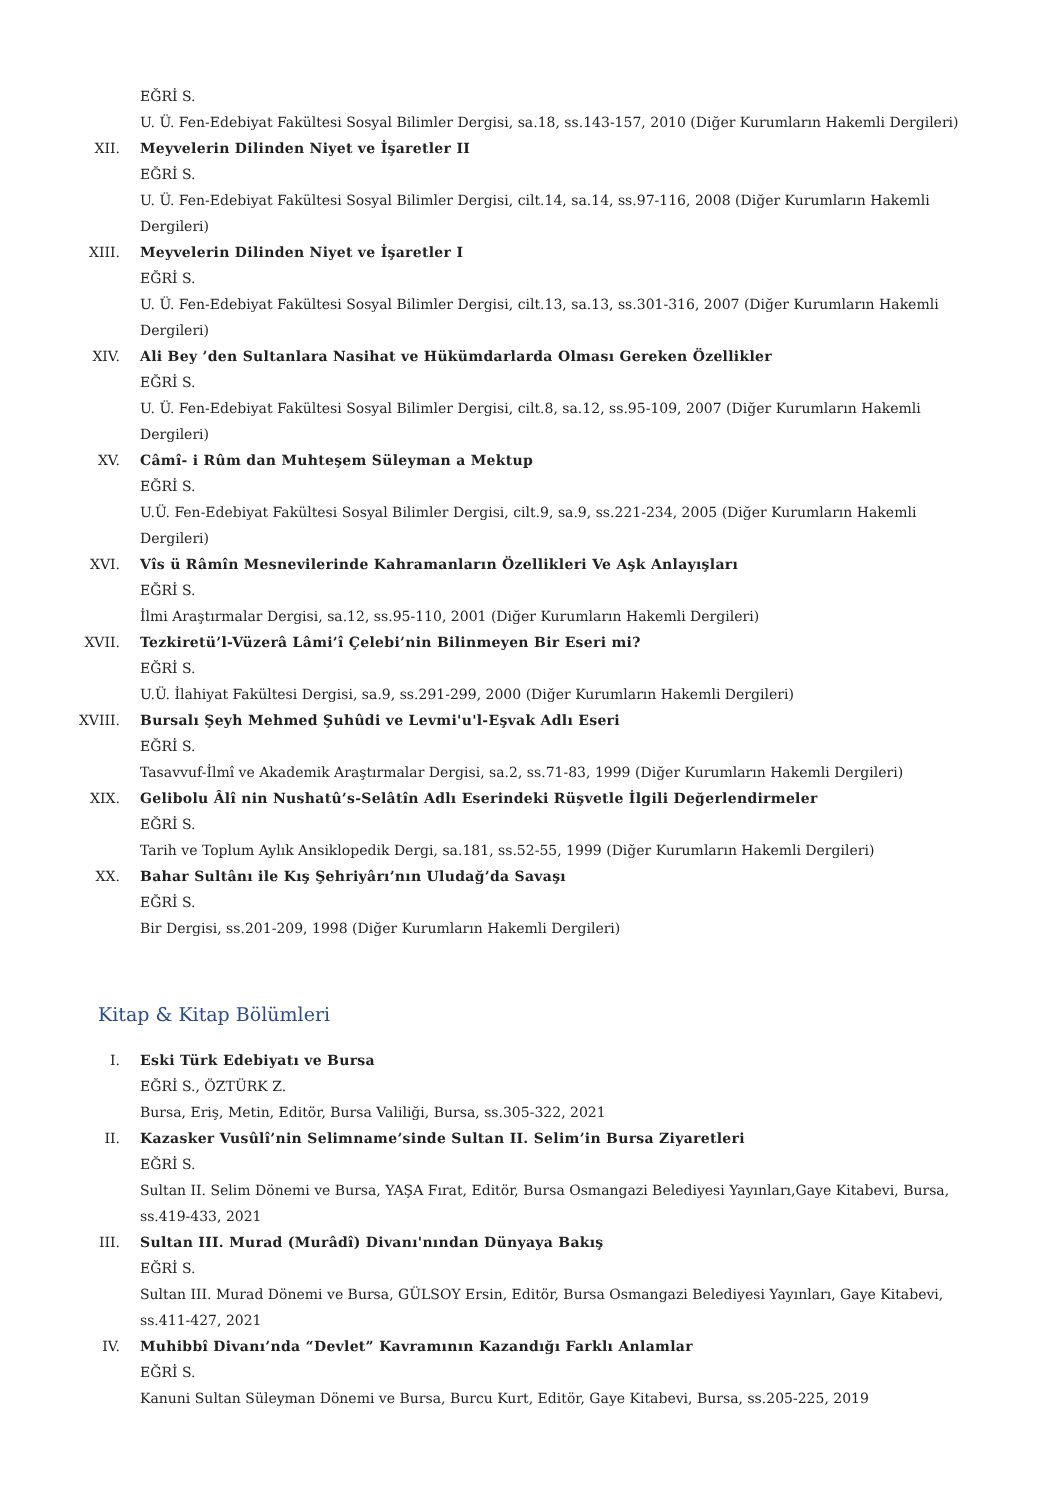EĞRİ S.
U. Ü. Fen-Edebiyat Fakültesi Sosyal Bilimler Dergisi, sa.18, ss.143-157, 2010 (Diğer Kurumların Hakemli Dergileri)
XII. Meyvelerin Dilinden Niyet ve İşaretler II
EĞRİ S.
U. Ü. Fen-Edebiyat Fakültesi Sosyal Bilimler Dergisi, cilt.14, sa.14, ss.97-116, 2008 (Diğer Kurumların Hakemli Dergileri)
XIII. Meyvelerin Dilinden Niyet ve İşaretler I
EĞRİ S.
U. Ü. Fen-Edebiyat Fakültesi Sosyal Bilimler Dergisi, cilt.13, sa.13, ss.301-316, 2007 (Diğer Kurumların Hakemli Dergileri)
XIV. Ali Bey ’den Sultanlara Nasihat ve Hükümdarlarda Olması Gereken Özellikler
EĞRİ S.
U. Ü. Fen-Edebiyat Fakültesi Sosyal Bilimler Dergisi, cilt.8, sa.12, ss.95-109, 2007 (Diğer Kurumların Hakemli Dergileri)
XV. Câmî- i Rûm dan Muhteşem Süleyman a Mektup
EĞRİ S.
U.Ü. Fen-Edebiyat Fakültesi Sosyal Bilimler Dergisi, cilt.9, sa.9, ss.221-234, 2005 (Diğer Kurumların Hakemli Dergileri)
XVI. Vîs ü Râmîn Mesnevilerinde Kahramanların Özellikleri Ve Aşk Anlayışları
EĞRİ S.
İlmi Araştırmalar Dergisi, sa.12, ss.95-110, 2001 (Diğer Kurumların Hakemli Dergileri)
XVII. Tezkiretü’l-Vüzerâ Lâmi’î Çelebi’nin Bilinmeyen Bir Eseri mi?
EĞRİ S.
U.Ü. İlahiyat Fakültesi Dergisi, sa.9, ss.291-299, 2000 (Diğer Kurumların Hakemli Dergileri)
XVIII. Bursalı Şeyh Mehmed Şuhûdi ve Levmi'u'l-Eşvak Adlı Eseri
EĞRİ S.
Tasavvuf-İlmî ve Akademik Araştırmalar Dergisi, sa.2, ss.71-83, 1999 (Diğer Kurumların Hakemli Dergileri)
XIX. Gelibolu Âlî nin Nushatû’s-Selâtîn Adlı Eserindeki Rüşvetle İlgili Değerlendirmeler
EĞRİ S.
Tarih ve Toplum Aylık Ansiklopedik Dergi, sa.181, ss.52-55, 1999 (Diğer Kurumların Hakemli Dergileri)
XX. Bahar Sultânı ile Kış Şehriyârı’nın Uludağ’da Savaşı
EĞRİ S.
Bir Dergisi, ss.201-209, 1998 (Diğer Kurumların Hakemli Dergileri)
Kitap & Kitap Bölümleri
I. Eski Türk Edebiyatı ve Bursa
EĞRİ S., ÖZTÜRK Z.
Bursa, Eriş, Metin, Editör, Bursa Valiliği, Bursa, ss.305-322, 2021
II. Kazasker Vusûlî’nin Selimname’sinde Sultan II. Selim’in Bursa Ziyaretleri
EĞRİ S.
Sultan II. Selim Dönemi ve Bursa, YAŞA Fırat, Editör, Bursa Osmangazi Belediyesi Yayınları,Gaye Kitabevi, Bursa, ss.419-433, 2021
III. Sultan III. Murad (Murâdî) Divanı'nından Dünyaya Bakış
EĞRİ S.
Sultan III. Murad Dönemi ve Bursa, GÜLSOY Ersin, Editör, Bursa Osmangazi Belediyesi Yayınları, Gaye Kitabevi, ss.411-427, 2021
IV. Muhibbî Divanı’nda “Devlet” Kavramının Kazandığı Farklı Anlamlar
EĞRİ S.
Kanuni Sultan Süleyman Dönemi ve Bursa, Burcu Kurt, Editör, Gaye Kitabevi, Bursa, ss.205-225, 2019